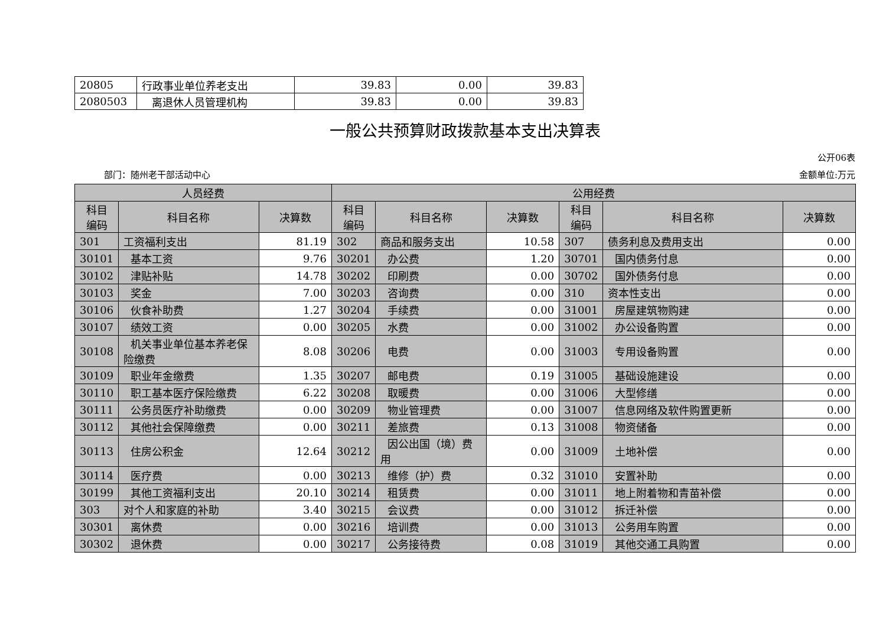| 20805 | 行政事业单位养老支出 | 39.83 | 0.00 | 39.83 |
| 2080503 | 离退休人员管理机构 | 39.83 | 0.00 | 39.83 |
一般公共预算财政拨款基本支出决算表
公开06表
部门：随州老干部活动中心 金额单位:万元
| 人员经费 | | | 公用经费 | | | | | |
| --- | --- | --- | --- | --- | --- | --- | --- | --- |
| 科目 编码 | 科目名称 | 决算数 | 科目 编码 | 科目名称 | 决算数 | 科目 编码 | 科目名称 | 决算数 |
| 301 | 工资福利支出 | 81.19 | 302 | 商品和服务支出 | 10.58 | 307 | 债务利息及费用支出 | 0.00 |
| 30101 | 基本工资 | 9.76 | 30201 | 办公费 | 1.20 | 30701 | 国内债务付息 | 0.00 |
| 30102 | 津贴补贴 | 14.78 | 30202 | 印刷费 | 0.00 | 30702 | 国外债务付息 | 0.00 |
| 30103 | 奖金 | 7.00 | 30203 | 咨询费 | 0.00 | 310 | 资本性支出 | 0.00 |
| 30106 | 伙食补助费 | 1.27 | 30204 | 手续费 | 0.00 | 31001 | 房屋建筑物购建 | 0.00 |
| 30107 | 绩效工资 | 0.00 | 30205 | 水费 | 0.00 | 31002 | 办公设备购置 | 0.00 |
| 30108 | 机关事业单位基本养老保险缴费 | 8.08 | 30206 | 电费 | 0.00 | 31003 | 专用设备购置 | 0.00 |
| 30109 | 职业年金缴费 | 1.35 | 30207 | 邮电费 | 0.19 | 31005 | 基础设施建设 | 0.00 |
| 30110 | 职工基本医疗保险缴费 | 6.22 | 30208 | 取暖费 | 0.00 | 31006 | 大型修缮 | 0.00 |
| 30111 | 公务员医疗补助缴费 | 0.00 | 30209 | 物业管理费 | 0.00 | 31007 | 信息网络及软件购置更新 | 0.00 |
| 30112 | 其他社会保障缴费 | 0.00 | 30211 | 差旅费 | 0.13 | 31008 | 物资储备 | 0.00 |
| 30113 | 住房公积金 | 12.64 | 30212 | 因公出国（境）费用 | 0.00 | 31009 | 土地补偿 | 0.00 |
| 30114 | 医疗费 | 0.00 | 30213 | 维修（护）费 | 0.32 | 31010 | 安置补助 | 0.00 |
| 30199 | 其他工资福利支出 | 20.10 | 30214 | 租赁费 | 0.00 | 31011 | 地上附着物和青苗补偿 | 0.00 |
| 303 | 对个人和家庭的补助 | 3.40 | 30215 | 会议费 | 0.00 | 31012 | 拆迁补偿 | 0.00 |
| 30301 | 离休费 | 0.00 | 30216 | 培训费 | 0.00 | 31013 | 公务用车购置 | 0.00 |
| 30302 | 退休费 | 0.00 | 30217 | 公务接待费 | 0.08 | 31019 | 其他交通工具购置 | 0.00 |